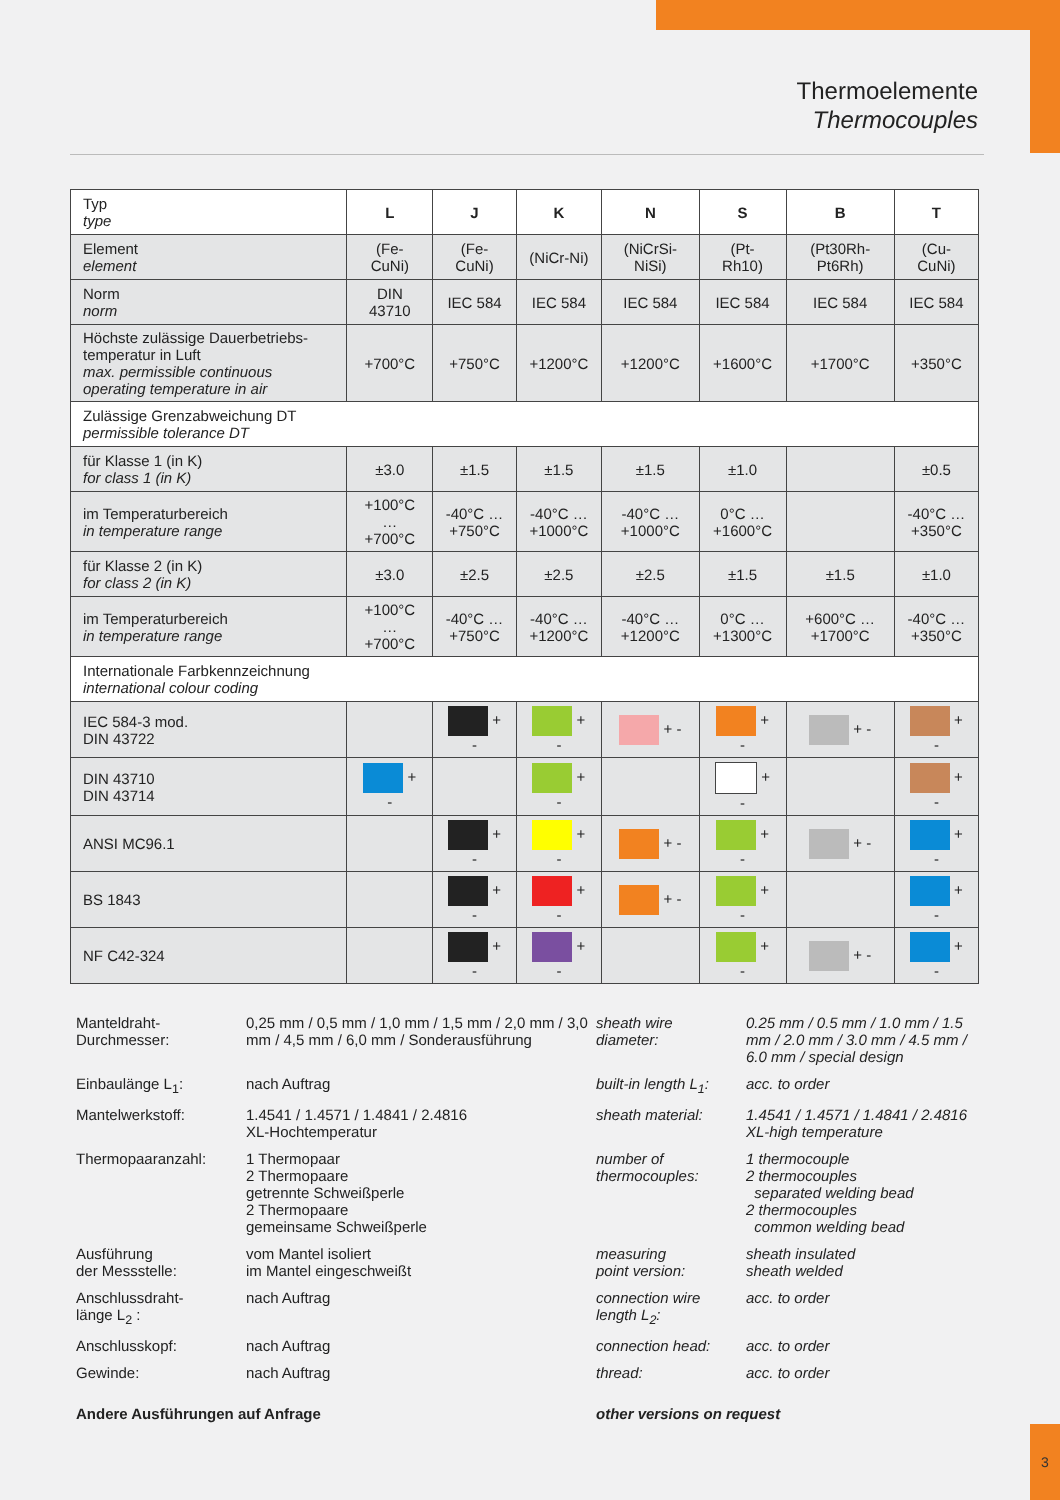Thermoelemente
Thermocouples
| Typ type | L | J | K | N | S | B | T |
| Element element | (Fe-CuNi) | (Fe-CuNi) | (NiCr-Ni) | (NiCrSi-NiSi) | (Pt-Rh10) | (Pt30Rh-Pt6Rh) | (Cu-CuNi) |
| Norm norm | DIN 43710 | IEC 584 | IEC 584 | IEC 584 | IEC 584 | IEC 584 | IEC 584 |
| Höchste zulässige Dauerbetriebs-temperatur in Luft max. permissible continuous operating temperature in air | +700°C | +750°C | +1200°C | +1200°C | +1600°C | +1700°C | +350°C |
| Zulässige Grenzabweichung DT permissible tolerance DT | | | | | | | |
| für Klasse 1 (in K) for class 1 (in K) | ±3.0 | ±1.5 | ±1.5 | ±1.5 | ±1.0 | | ±0.5 |
| im Temperaturbereich in temperature range | +100°C … +700°C | -40°C … +750°C | -40°C … +1000°C | -40°C … +1000°C | 0°C … +1600°C | | -40°C … +350°C |
| für Klasse 2 (in K) for class 2 (in K) | ±3.0 | ±2.5 | ±2.5 | ±2.5 | ±1.5 | ±1.5 | ±1.0 |
| im Temperaturbereich in temperature range | +100°C … +700°C | -40°C … +750°C | -40°C … +1200°C | -40°C … +1200°C | 0°C … +1300°C | +600°C … +1700°C | -40°C … +350°C |
| Internationale Farbkennzeichnung international colour coding | | | | | | | |
| IEC 584-3 mod. DIN 43722 | | + - | + - | + - | + - | + - | + - |
| DIN 43710 DIN 43714 | + - | | + - | | + - | | + - |
| ANSI MC96.1 | | + - | + - | + - | + - | + - | + - |
| BS 1843 | | + - | + - | + - | + - | | + - |
| NF C42-324 | | + - | + - | | + - | + - | + - |
Manteldraht-
Durchmesser:
0,25 mm / 0,5 mm / 1,0 mm / 1,5 mm / 2,0 mm / 3,0 mm / 4,5 mm / 6,0 mm / Sonderausführung
sheath wire
diameter:
0.25 mm / 0.5 mm / 1.0 mm / 1.5 mm / 2.0 mm / 3.0 mm / 4.5 mm / 6.0 mm / special design
Einbaulänge L<sub>1</sub>:
nach Auftrag
built-in length L<sub>1</sub>:
acc. to order
Mantelwerkstoff:
1.4541 / 1.4571 / 1.4841 / 2.4816
XL-Hochtemperatur
sheath material:
1.4541 / 1.4571 / 1.4841 / 2.4816
XL-high temperature
Thermopaaranzahl:
1 Thermopaar
2 Thermopaare
getrennte Schweißperle
2 Thermopaare
gemeinsame Schweißperle
number of
thermocouples:
1 thermocouple
2 thermocouples
separated welding bead
2 thermocouples
common welding bead
Ausführung
der Messstelle:
vom Mantel isoliert
im Mantel eingeschweißt
measuring
point version:
sheath insulated
sheath welded
Anschlussdraht-
länge L<sub>2</sub> :
nach Auftrag
connection wire
length L<sub>2</sub>:
acc. to order
Anschlusskopf:
nach Auftrag
connection head:
acc. to order
Gewinde:
nach Auftrag
thread:
acc. to order
Andere Ausführungen auf Anfrage
other versions on request
3